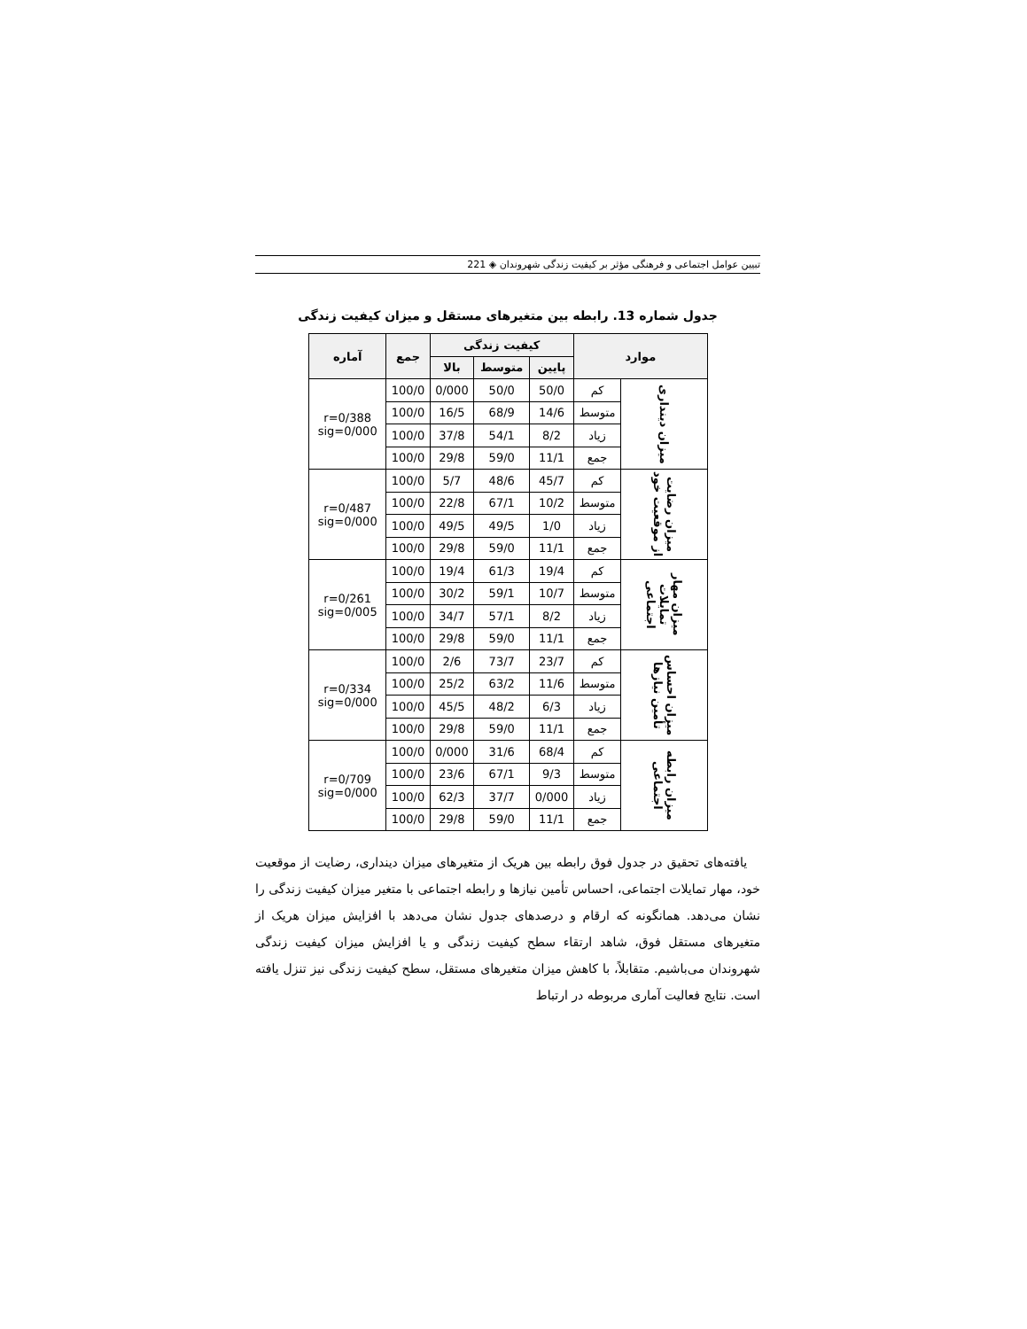تبیین عوامل اجتماعی و فرهنگی مؤثر بر کیفیت زندگی شهروندان ◈ 221
جدول شماره 13. رابطه بین متغیرهای مستقل و میزان کیفیت زندگی
| موارد | | کیفیت زندگی | | | جمع | آماره |
| --- | --- | --- | --- | --- | --- | --- |
| | | پایین | متوسط | بالا | | |
| میزان دینداری | کم | 50/0 | 50/0 | 0/000 | 100/0 | r=0/388 sig=0/000 |
| | متوسط | 14/6 | 68/9 | 16/5 | 100/0 | |
| | زیاد | 8/2 | 54/1 | 37/8 | 100/0 | |
| | جمع | 11/1 | 59/0 | 29/8 | 100/0 | |
| میزان رضایت از موقعیت خود | کم | 45/7 | 48/6 | 5/7 | 100/0 | r=0/487 sig=0/000 |
| | متوسط | 10/2 | 67/1 | 22/8 | 100/0 | |
| | زیاد | 1/0 | 49/5 | 49/5 | 100/0 | |
| | جمع | 11/1 | 59/0 | 29/8 | 100/0 | |
| میزان مهار تمایلات اجتماعی | کم | 19/4 | 61/3 | 19/4 | 100/0 | r=0/261 sig=0/005 |
| | متوسط | 10/7 | 59/1 | 30/2 | 100/0 | |
| | زیاد | 8/2 | 57/1 | 34/7 | 100/0 | |
| | جمع | 11/1 | 59/0 | 29/8 | 100/0 | |
| میزان احساس تأمین نیازها | کم | 23/7 | 73/7 | 2/6 | 100/0 | r=0/334 sig=0/000 |
| | متوسط | 11/6 | 63/2 | 25/2 | 100/0 | |
| | زیاد | 6/3 | 48/2 | 45/5 | 100/0 | |
| | جمع | 11/1 | 59/0 | 29/8 | 100/0 | |
| میزان رابطه اجتماعی | کم | 68/4 | 31/6 | 0/000 | 100/0 | r=0/709 sig=0/000 |
| | متوسط | 9/3 | 67/1 | 23/6 | 100/0 | |
| | زیاد | 0/000 | 37/7 | 62/3 | 100/0 | |
| | جمع | 11/1 | 59/0 | 29/8 | 100/0 | |
یافته‌های تحقیق در جدول فوق رابطه بین هریک از متغیرهای میزان دینداری، رضایت از موقعیت خود، مهار تمایلات اجتماعی، احساس تأمین نیازها و رابطه اجتماعی با متغیر میزان کیفیت زندگی را نشان می‌دهد. همانگونه که ارقام و درصدهای جدول نشان می‌دهد با افزایش میزان هریک از متغیرهای مستقل فوق، شاهد ارتقاء سطح کیفیت زندگی و یا افزایش میزان کیفیت زندگی شهروندان می‌باشیم. متقابلاً، با کاهش میزان متغیرهای مستقل، سطح کیفیت زندگی نیز تنزل یافته است. نتایج فعالیت آماری مربوطه در ارتباط